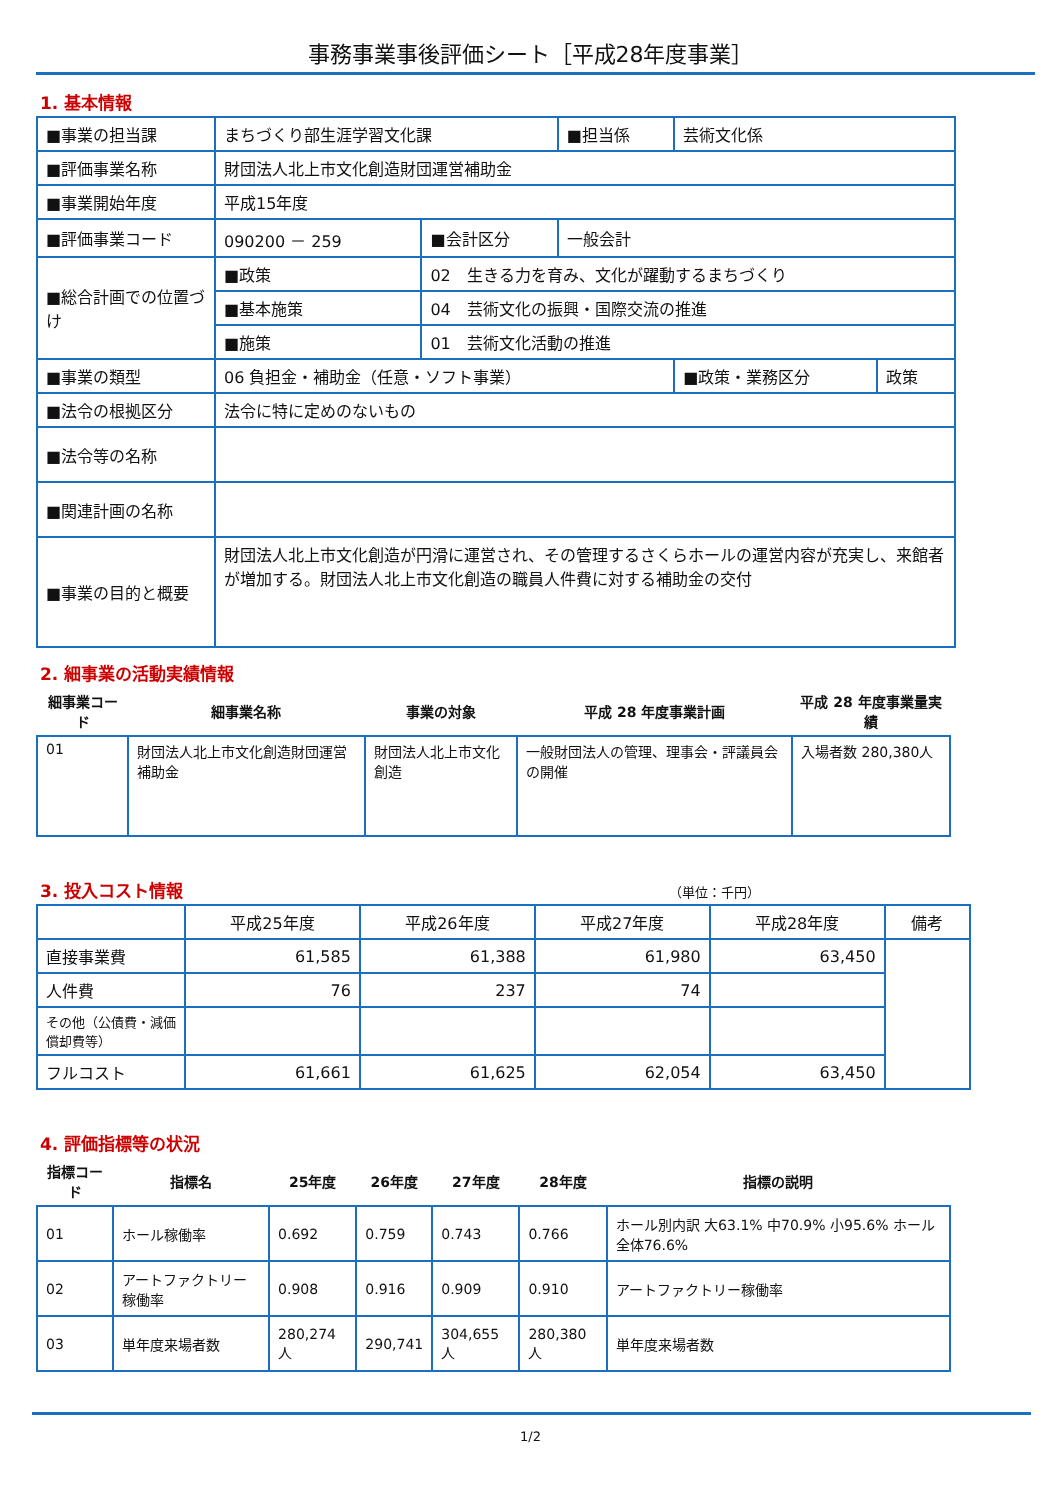事務事業事後評価シート［平成28年度事業］
1. 基本情報
| ■事業の担当課 | まちづくり部生涯学習文化課 | | | ■担当係 | 芸術文化係 | |
| ■評価事業名称 | 財団法人北上市文化創造財団運営補助金 | | | | | |
| ■事業開始年度 | 平成15年度 | | | | | |
| ■評価事業コード | 090200 － 259 | | ■会計区分 | 一般会計 | | |
| ■総合計画での位置づけ | ■政策 | 02 生きる力を育み、文化が躍動するまちづくり | | | | |
| | ■基本施策 | 04 芸術文化の振興・国際交流の推進 | | | | |
| | ■施策 | 01 芸術文化活動の推進 | | | | |
| ■事業の類型 | 06 負担金・補助金（任意・ソフト事業） | | | | ■政策・業務区分 | 政策 |
| ■法令の根拠区分 | 法令に特に定めのないもの | | | | | |
| ■法令等の名称 | | | | | | |
| ■関連計画の名称 | | | | | | |
| ■事業の目的と概要 | 財団法人北上市文化創造が円滑に運営され、その管理するさくらホールの運営内容が充実し、来館者が増加する。財団法人北上市文化創造の職員人件費に対する補助金の交付 | | | | | |
2. 細事業の活動実績情報
| 細事業コード | 細事業名称 | 事業の対象 | 平成 28 年度事業計画 | 平成 28 年度事業量実績 |
| --- | --- | --- | --- | --- |
| 01 | 財団法人北上市文化創造財団運営補助金 | 財団法人北上市文化創造 | 一般財団法人の管理、理事会・評議員会の開催 | 入場者数 280,380人 |
3. 投入コスト情報 （単位：千円）
| | 平成25年度 | 平成26年度 | 平成27年度 | 平成28年度 | 備考 |
| --- | --- | --- | --- | --- | --- |
| 直接事業費 | 61,585 | 61,388 | 61,980 | 63,450 | |
| 人件費 | 76 | 237 | 74 | | |
| その他（公債費・減価償却費等） | | | | | |
| フルコスト | 61,661 | 61,625 | 62,054 | 63,450 | |
4. 評価指標等の状況
| 指標コード | 指標名 | 25年度 | 26年度 | 27年度 | 28年度 | 指標の説明 |
| --- | --- | --- | --- | --- | --- | --- |
| 01 | ホール稼働率 | 0.692 | 0.759 | 0.743 | 0.766 | ホール別内訳 大63.1% 中70.9% 小95.6% ホール全体76.6% |
| 02 | アートファクトリー稼働率 | 0.908 | 0.916 | 0.909 | 0.910 | アートファクトリー稼働率 |
| 03 | 単年度来場者数 | 280,274人 | 290,741 | 304,655人 | 280,380人 | 単年度来場者数 |
1/2